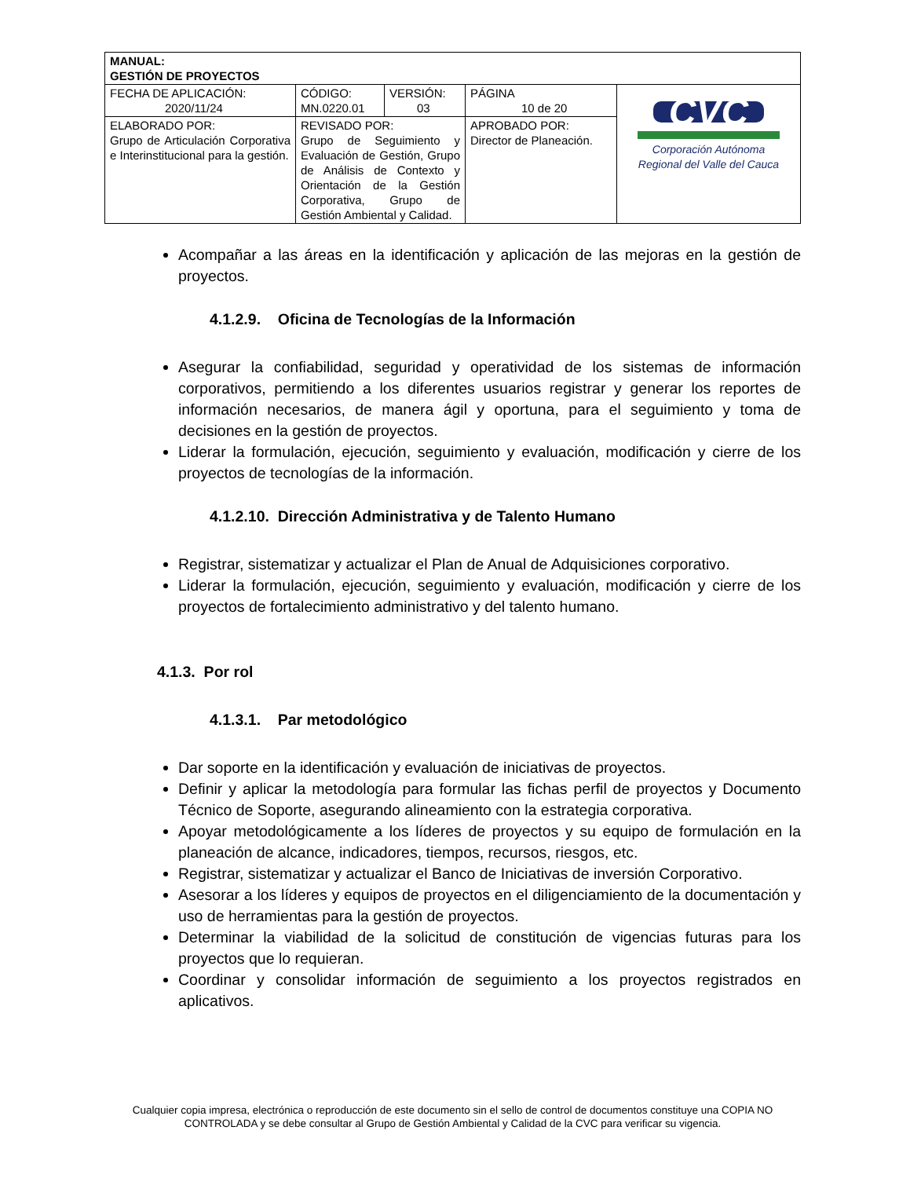| MANUAL: GESTIÓN DE PROYECTOS | | | | |
| FECHA DE APLICACIÓN: 2020/11/24 | CÓDIGO: MN.0220.01 | VERSIÓN: 03 | PÁGINA 10 de 20 | CVC Corporación Autónoma Regional del Valle del Cauca |
| ELABORADO POR: Grupo de Articulación Corporativa e Interinstitucional para la gestión. | REVISADO POR: Grupo de Seguimiento y Evaluación de Gestión, Grupo de Análisis de Contexto y Orientación de la Gestión Corporativa, Grupo de Gestión Ambiental y Calidad. | | APROBADO POR: Director de Planeación. | |
Acompañar a las áreas en la identificación y aplicación de las mejoras en la gestión de proyectos.
4.1.2.9. Oficina de Tecnologías de la Información
Asegurar la confiabilidad, seguridad y operatividad de los sistemas de información corporativos, permitiendo a los diferentes usuarios registrar y generar los reportes de información necesarios, de manera ágil y oportuna, para el seguimiento y toma de decisiones en la gestión de proyectos.
Liderar la formulación, ejecución, seguimiento y evaluación, modificación y cierre de los proyectos de tecnologías de la información.
4.1.2.10. Dirección Administrativa y de Talento Humano
Registrar, sistematizar y actualizar el Plan de Anual de Adquisiciones corporativo.
Liderar la formulación, ejecución, seguimiento y evaluación, modificación y cierre de los proyectos de fortalecimiento administrativo y del talento humano.
4.1.3. Por rol
4.1.3.1. Par metodológico
Dar soporte en la identificación y evaluación de iniciativas de proyectos.
Definir y aplicar la metodología para formular las fichas perfil de proyectos y Documento Técnico de Soporte, asegurando alineamiento con la estrategia corporativa.
Apoyar metodológicamente a los líderes de proyectos y su equipo de formulación en la planeación de alcance, indicadores, tiempos, recursos, riesgos, etc.
Registrar, sistematizar y actualizar el Banco de Iniciativas de inversión Corporativo.
Asesorar a los líderes y equipos de proyectos en el diligenciamiento de la documentación y uso de herramientas para la gestión de proyectos.
Determinar la viabilidad de la solicitud de constitución de vigencias futuras para los proyectos que lo requieran.
Coordinar y consolidar información de seguimiento a los proyectos registrados en aplicativos.
Cualquier copia impresa, electrónica o reproducción de este documento sin el sello de control de documentos constituye una COPIA NO CONTROLADA y se debe consultar al Grupo de Gestión Ambiental y Calidad de la CVC para verificar su vigencia.